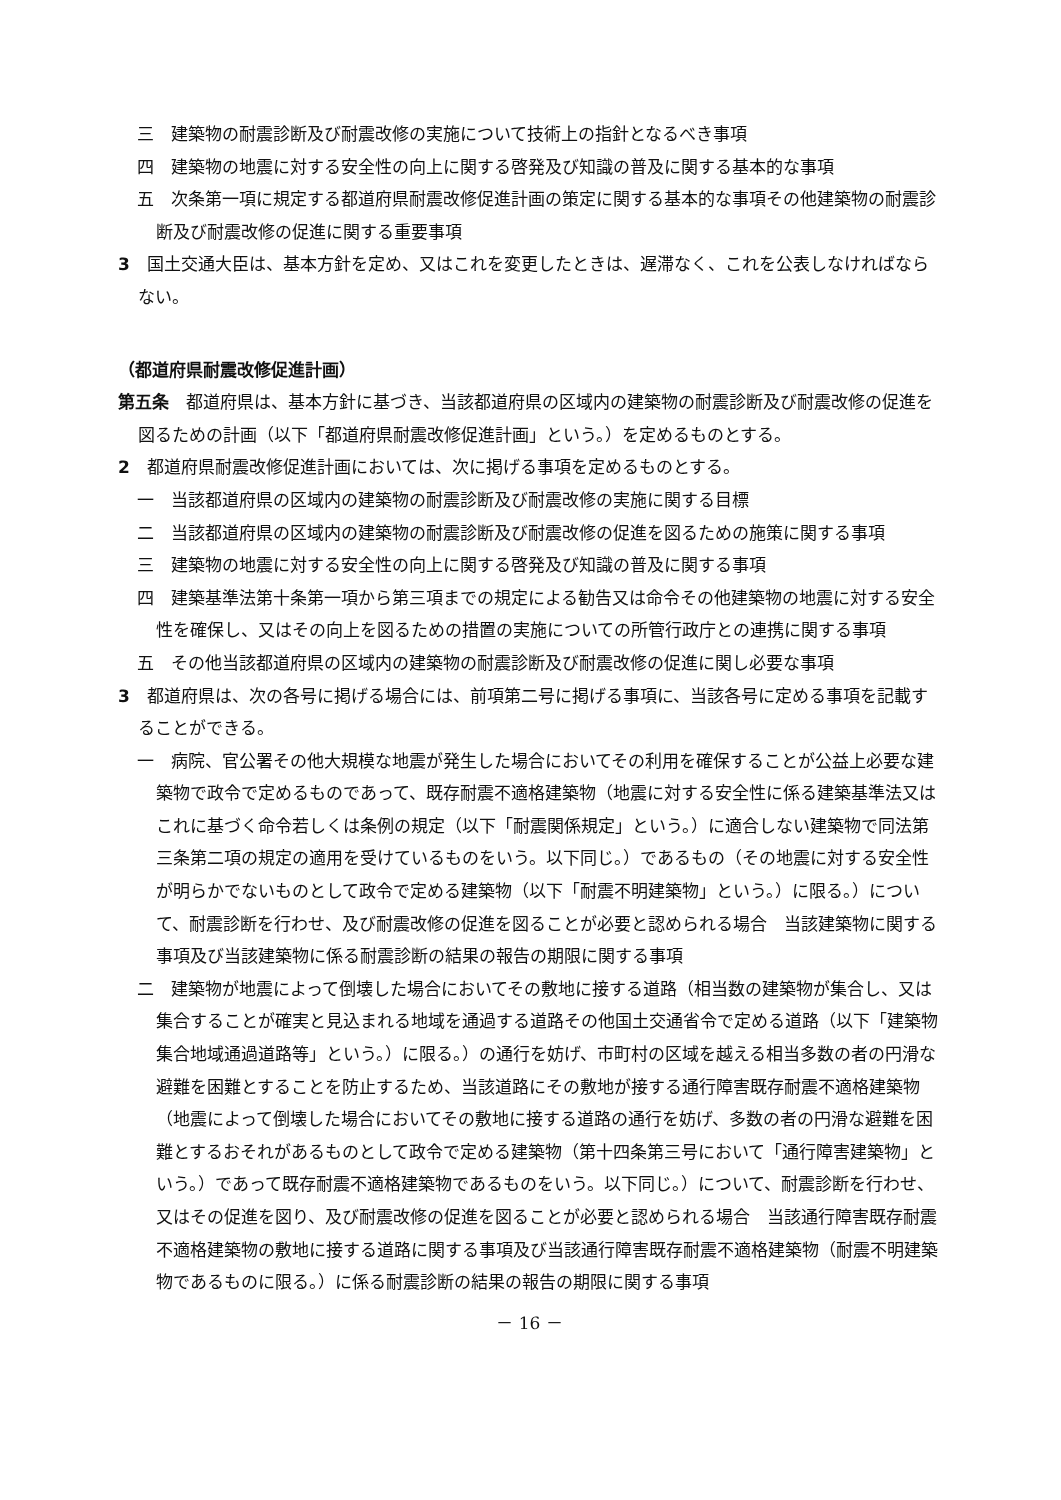三　建築物の耐震診断及び耐震改修の実施について技術上の指針となるべき事項
四　建築物の地震に対する安全性の向上に関する啓発及び知識の普及に関する基本的な事項
五　次条第一項に規定する都道府県耐震改修促進計画の策定に関する基本的な事項その他建築物の耐震診断及び耐震改修の促進に関する重要事項
3　国土交通大臣は、基本方針を定め、又はこれを変更したときは、遅滞なく、これを公表しなければならない。
（都道府県耐震改修促進計画）
第五条　都道府県は、基本方針に基づき、当該都道府県の区域内の建築物の耐震診断及び耐震改修の促進を図るための計画（以下「都道府県耐震改修促進計画」という。）を定めるものとする。
2　都道府県耐震改修促進計画においては、次に掲げる事項を定めるものとする。
一　当該都道府県の区域内の建築物の耐震診断及び耐震改修の実施に関する目標
二　当該都道府県の区域内の建築物の耐震診断及び耐震改修の促進を図るための施策に関する事項
三　建築物の地震に対する安全性の向上に関する啓発及び知識の普及に関する事項
四　建築基準法第十条第一項から第三項までの規定による勧告又は命令その他建築物の地震に対する安全性を確保し、又はその向上を図るための措置の実施についての所管行政庁との連携に関する事項
五　その他当該都道府県の区域内の建築物の耐震診断及び耐震改修の促進に関し必要な事項
3　都道府県は、次の各号に掲げる場合には、前項第二号に掲げる事項に、当該各号に定める事項を記載することができる。
一　病院、官公署その他大規模な地震が発生した場合においてその利用を確保することが公益上必要な建築物で政令で定めるものであって、既存耐震不適格建築物（地震に対する安全性に係る建築基準法又はこれに基づく命令若しくは条例の規定（以下「耐震関係規定」という。）に適合しない建築物で同法第三条第二項の規定の適用を受けているものをいう。以下同じ。）であるもの（その地震に対する安全性が明らかでないものとして政令で定める建築物（以下「耐震不明建築物」という。）に限る。）について、耐震診断を行わせ、及び耐震改修の促進を図ることが必要と認められる場合　当該建築物に関する事項及び当該建築物に係る耐震診断の結果の報告の期限に関する事項
二　建築物が地震によって倒壊した場合においてその敷地に接する道路（相当数の建築物が集合し、又は集合することが確実と見込まれる地域を通過する道路その他国土交通省令で定める道路（以下「建築物集合地域通過道路等」という。）に限る。）の通行を妨げ、市町村の区域を越える相当多数の者の円滑な避難を困難とすることを防止するため、当該道路にその敷地が接する通行障害既存耐震不適格建築物（地震によって倒壊した場合においてその敷地に接する道路の通行を妨げ、多数の者の円滑な避難を困難とするおそれがあるものとして政令で定める建築物（第十四条第三号において「通行障害建築物」という。）であって既存耐震不適格建築物であるものをいう。以下同じ。）について、耐震診断を行わせ、又はその促進を図り、及び耐震改修の促進を図ることが必要と認められる場合　当該通行障害既存耐震不適格建築物の敷地に接する道路に関する事項及び当該通行障害既存耐震不適格建築物（耐震不明建築物であるものに限る。）に係る耐震診断の結果の報告の期限に関する事項
－ 16 －